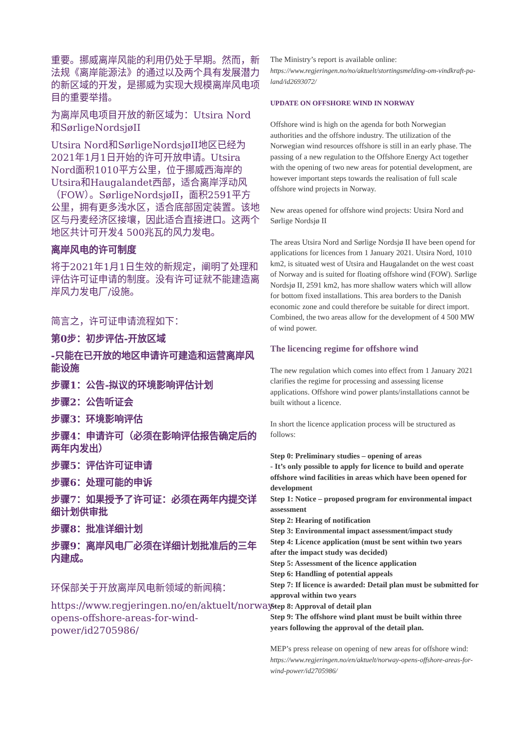重要。挪威离岸风能的利用仍处于早期。然而，新法规《离岸能源法》的通过以及两个具有发展潜力的新区域的开发，是挪威为实现大规模离岸风电项目的重要举措。
为离岸风电项目开放的新区域为：Utsira Nord和SørligeNordsjøII
Utsira Nord和SørligeNordsjøII地区已经为2021年1月1日开始的许可开放申请。Utsira Nord面积1010平方公里，位于挪威西海岸的Utsira和Haugalandet西部，适合离岸浮动风（FOW）。SørligeNordsjøII，面积2591平方公里，拥有更多浅水区，适合底部固定装置。该地区与丹麦经济区接壤，因此适合直接进口。这两个地区共计可开发4 500兆瓦的风力发电。
离岸风电的许可制度
将于2021年1月1日生效的新规定，阐明了处理和评估许可证申请的制度。没有许可证就不能建造离岸风力发电厂/设施。
简言之，许可证申请流程如下：
第0步：初步评估-开放区域
-只能在已开放的地区申请许可建造和运营离岸风能设施
步骤1：公告-拟议的环境影响评估计划
步骤2：公告听证会
步骤3：环境影响评估
步骤4：申请许可（必须在影响评估报告确定后的两年内发出）
步骤5：评估许可证申请
步骤6：处理可能的申诉
步骤7：如果授予了许可证：必须在两年内提交详细计划供审批
步骤8：批准详细计划
步骤9：离岸风电厂必须在详细计划批准后的三年内建成。
环保部关于开放离岸风电新领域的新闻稿：
https://www.regjeringen.no/en/aktuelt/norway-opens-offshore-areas-for-wind-power/id2705986/
The Ministry’s report is available online: https://www.regjeringen.no/no/aktuelt/stortingsmelding-om-vindkraft-pa-land/id2693072/
UPDATE ON OFFSHORE WIND IN NORWAY
Offshore wind is high on the agenda for both Norwegian authorities and the offshore industry. The utilization of the Norwegian wind resources offshore is still in an early phase. The passing of a new regulation to the Offshore Energy Act together with the opening of two new areas for potential development, are however important steps towards the realisation of full scale offshore wind projects in Norway.
New areas opened for offshore wind projects: Utsira Nord and Sørlige Nordsjø II
The areas Utsira Nord and Sørlige Nordsjø II have been opend for applications for licences from 1 January 2021. Utsira Nord, 1010 km2, is situated west of Utsira and Haugalandet on the west coast of Norway and is suited for floating offshore wind (FOW). Sørlige Nordsjø II, 2591 km2, has more shallow waters which will allow for bottom fixed installations. This area borders to the Danish economic zone and could therefore be suitable for direct import. Combined, the two areas allow for the development of 4 500 MW of wind power.
The licencing regime for offshore wind
The new regulation which comes into effect from 1 January 2021 clarifies the regime for processing and assessing license applications. Offshore wind power plants/installations cannot be built without a licence.
In short the licence application process will be structured as follows:
Step 0: Preliminary studies – opening of areas
- It’s only possible to apply for licence to build and operate offshore wind facilities in areas which have been opened for development
Step 1: Notice – proposed program for environmental impact assessment
Step 2: Hearing of notification
Step 3: Environmental impact assessment/impact study
Step 4: Licence application (must be sent within two years after the impact study was decided)
Step 5: Assessment of the licence application
Step 6: Handling of potential appeals
Step 7: If licence is awarded: Detail plan must be submitted for approval within two years
Step 8: Approval of detail plan
Step 9: The offshore wind plant must be built within three years following the approval of the detail plan.
MEP’s press release on opening of new areas for offshore wind: https://www.regjeringen.no/en/aktuelt/norway-opens-offshore-areas-for-wind-power/id2705986/